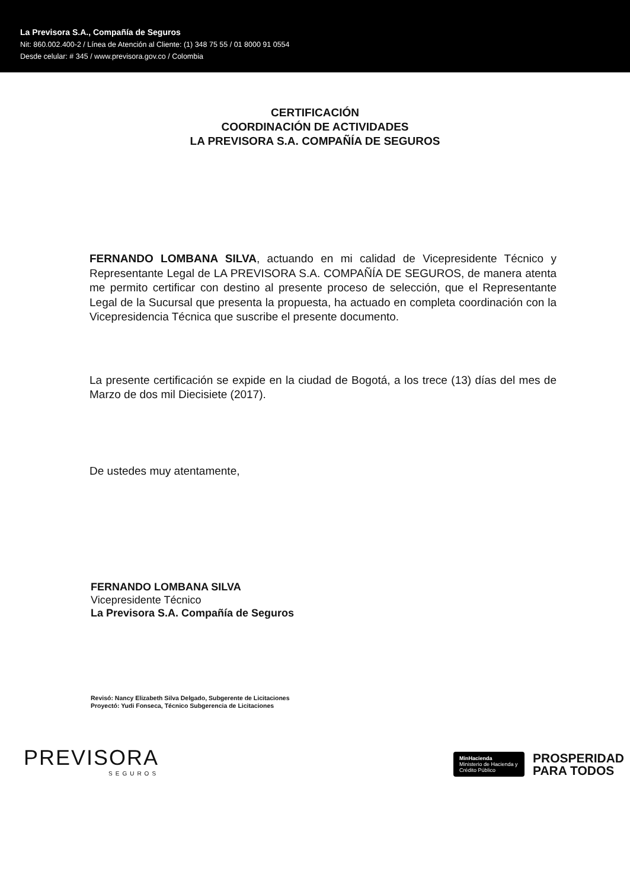La Previsora S.A., Compañía de Seguros
Nit: 860.002.400-2 / Línea de Atención al Cliente: (1) 348 75 55 / 01 8000 91 0554
Desde celular: # 345 / www.previsora.gov.co / Colombia
CERTIFICACIÓN
COORDINACIÓN DE ACTIVIDADES
LA PREVISORA S.A. COMPAÑÍA DE SEGUROS
FERNANDO LOMBANA SILVA, actuando en mi calidad de Vicepresidente Técnico y Representante Legal de LA PREVISORA S.A. COMPAÑÍA DE SEGUROS, de manera atenta me permito certificar con destino al presente proceso de selección, que el Representante Legal de la Sucursal que presenta la propuesta, ha actuado en completa coordinación con la Vicepresidencia Técnica que suscribe el presente documento.
La presente certificación se expide en la ciudad de Bogotá, a los trece (13) días del mes de Marzo de dos mil Diecisiete (2017).
De ustedes muy atentamente,
FERNANDO LOMBANA SILVA
Vicepresidente Técnico
La Previsora S.A. Compañía de Seguros
Revisó: Nancy Elizabeth Silva Delgado, Subgerente de Licitaciones
Proyectó: Yudi Fonseca, Técnico Subgerencia de Licitaciones
PREVISORA
SEGUROS
MinHacienda
Ministerio de Hacienda y Crédito Público
PROSPERIDAD
PARA TODOS